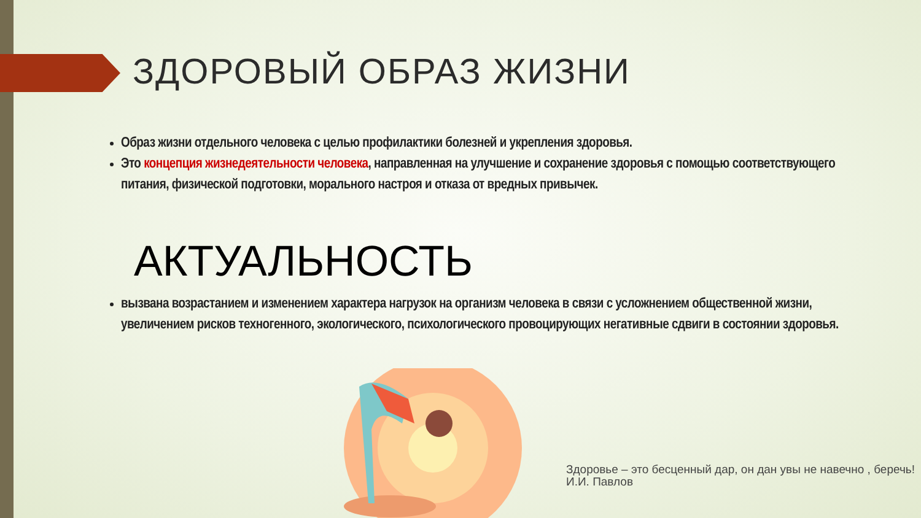ЗДОРОВЫЙ ОБРАЗ ЖИЗНИ
Образ жизни отдельного человека с целью профилактики болезней и укрепления здоровья.
Это концепция жизнедеятельности человека, направленная на улучшение и сохранение здоровья с помощью соответствующего питания, физической подготовки, морального настроя и отказа от вредных привычек.
АКТУАЛЬНОСТЬ
вызвана возрастанием и изменением характера нагрузок на организм человека в связи с усложнением общественной жизни, увеличением рисков техногенного, экологического, психологического провоцирующих негативные сдвиги в состоянии здоровья.
Здоровье – это бесценный дар, он дан увы не навечно , беречь!
И.И. Павлов